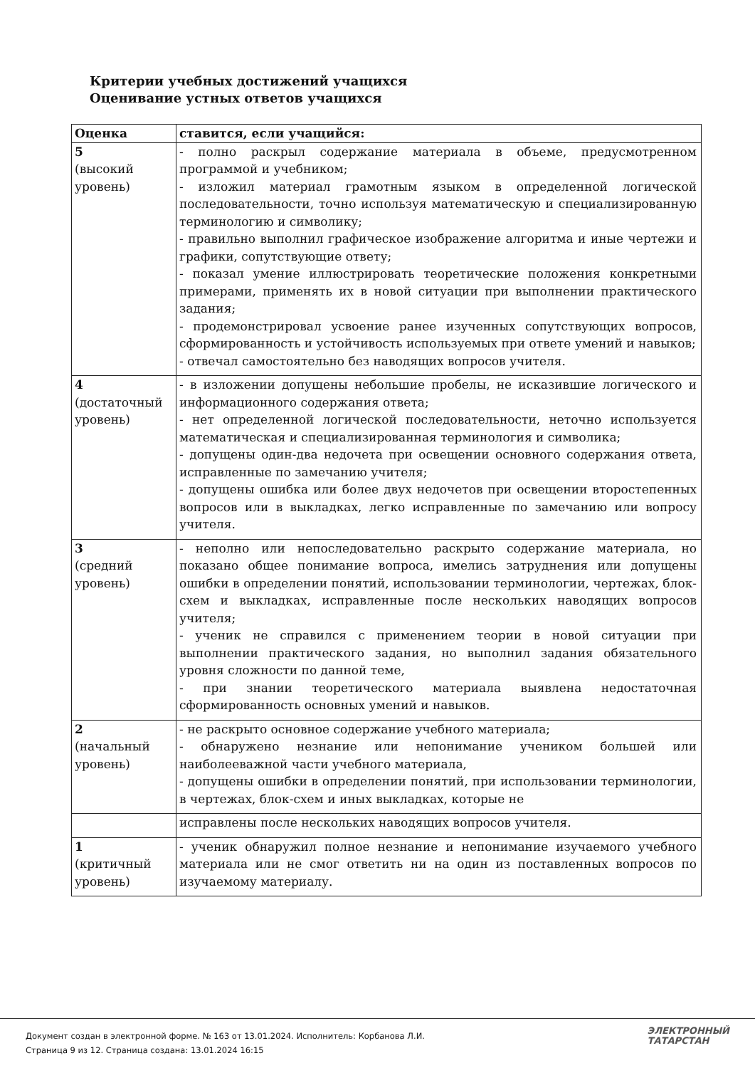Критерии учебных достижений учащихся
Оценивание устных ответов учащихся
| Оценка | ставится, если учащийся: |
| --- | --- |
| 5 (высокий уровень) | - полно раскрыл содержание материала в объеме, предусмотренном программой и учебником; - изложил материал грамотным языком в определенной логической последовательности, точно используя математическую и специализированную терминологию и символику; - правильно выполнил графическое изображение алгоритма и иные чертежи и графики, сопутствующие ответу; - показал умение иллюстрировать теоретические положения конкретными примерами, применять их в новой ситуации при выполнении практического задания; - продемонстрировал усвоение ранее изученных сопутствующих вопросов, сформированность и устойчивость используемых при ответе умений и навыков; - отвечал самостоятельно без наводящих вопросов учителя. |
| 4 (достаточный уровень) | - в изложении допущены небольшие пробелы, не исказившие логического и информационного содержания ответа; - нет определенной логической последовательности, неточно используется математическая и специализированная терминология и символика; - допущены один-два недочета при освещении основного содержания ответа, исправленные по замечанию учителя; - допущены ошибка или более двух недочетов при освещении второстепенных вопросов или в выкладках, легко исправленные по замечанию или вопросу учителя. |
| 3 (средний уровень) | - неполно или непоследовательно раскрыто содержание материала, но показано общее понимание вопроса, имелись затруднения или допущены ошибки в определении понятий, использовании терминологии, чертежах, блок-схем и выкладках, исправленные после нескольких наводящих вопросов учителя; - ученик не справился с применением теории в новой ситуации при выполнении практического задания, но выполнил задания обязательного уровня сложности по данной теме, - при знании теоретического материала выявлена недостаточная сформированность основных умений и навыков. |
| 2 (начальный уровень) | - не раскрыто основное содержание учебного материала; - обнаружено незнание или непонимание учеником большей или наиболееважной части учебного материала, - допущены ошибки в определении понятий, при использовании терминологии, в чертежах, блок-схем и иных выкладках, которые не |
| | исправлены после нескольких наводящих вопросов учителя. |
| 1 (критичный уровень) | - ученик обнаружил полное незнание и непонимание изучаемого учебного материала или не смог ответить ни на один из поставленных вопросов по изучаемому материалу. |
ЭЛЕКТРОННЫЙ
ТАТАРСТАН
Документ создан в электронной форме. № 163 от 13.01.2024. Исполнитель: Корбанова Л.И.
Страница 9 из 12. Страница создана: 13.01.2024 16:15